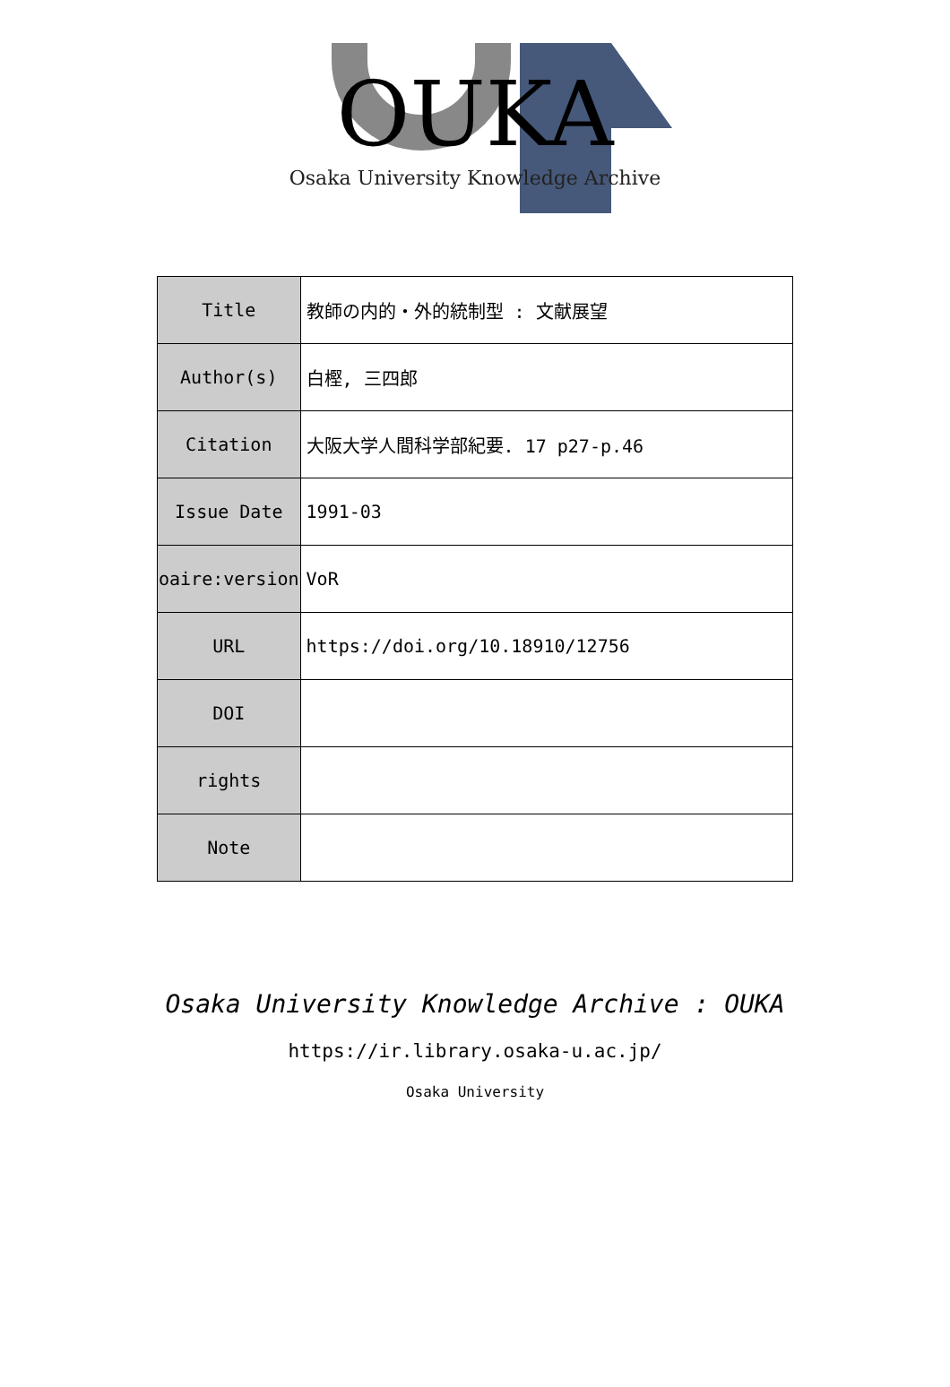OUKA
Osaka University Knowledge Archive
| Title | 教師の内的・外的統制型 : 文献展望 |
| Author(s) | 白樫, 三四郎 |
| Citation | 大阪大学人間科学部紀要. 17 p27-p.46 |
| Issue Date | 1991-03 |
| oaire:version | VoR |
| URL | https://doi.org/10.18910/12756 |
| DOI | |
| rights | |
| Note | |
Osaka University Knowledge Archive : OUKA
https://ir.library.osaka-u.ac.jp/
Osaka University